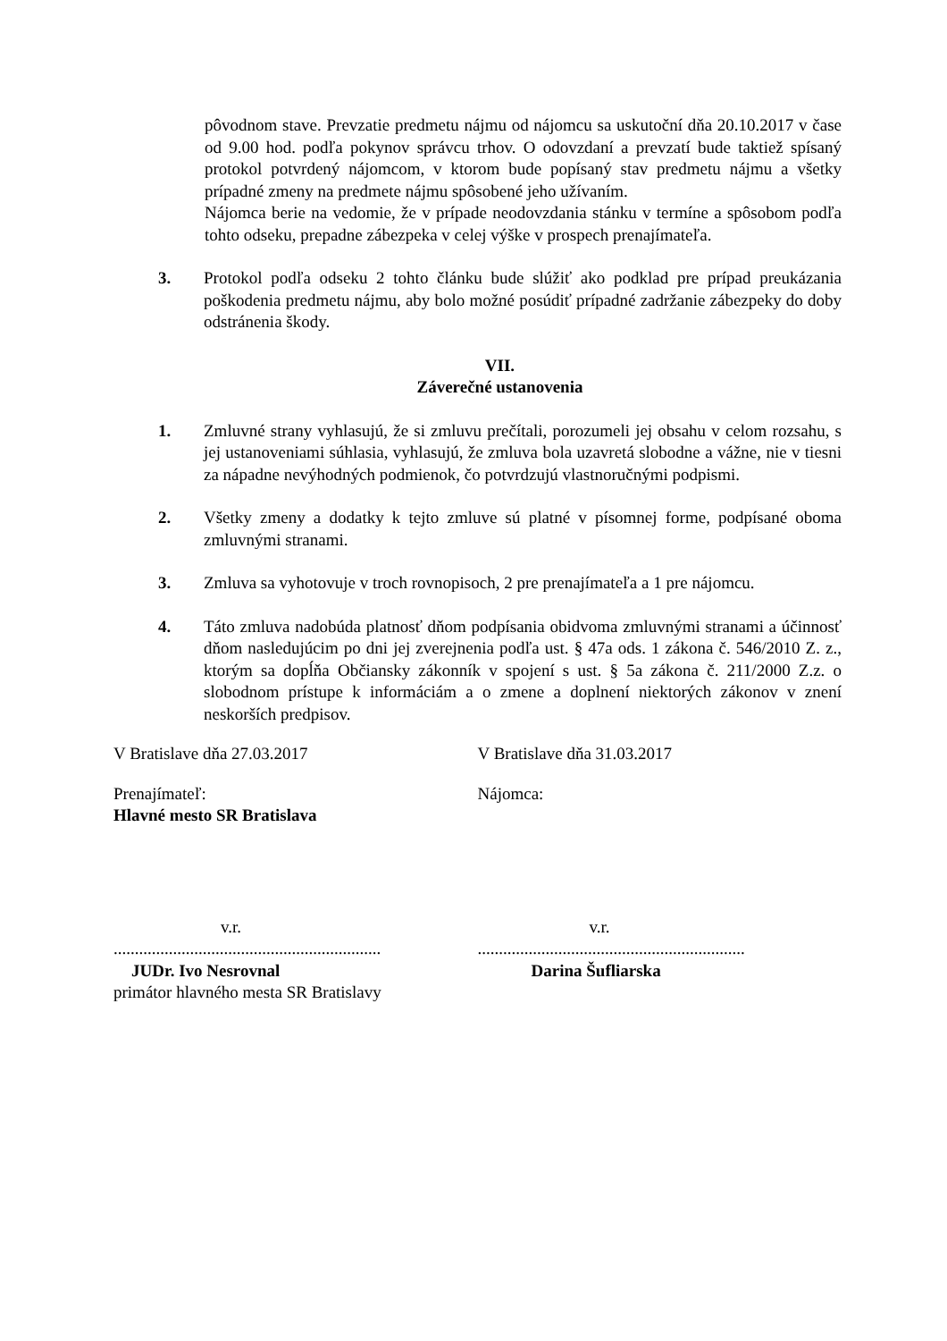pôvodnom stave. Prevzatie predmetu nájmu od nájomcu sa uskutoční dňa 20.10.2017 v čase od 9.00 hod. podľa pokynov správcu trhov. O odovzdaní a prevzatí bude taktiež spísaný protokol potvrdený nájomcom, v ktorom bude popísaný stav predmetu nájmu a všetky prípadné zmeny na predmete nájmu spôsobené jeho užívaním.
Nájomca berie na vedomie, že v prípade neodovzdania stánku v termíne a spôsobom podľa tohto odseku, prepadne zábezpeka v celej výške v prospech prenajímateľa.
3. Protokol podľa odseku 2 tohto článku bude slúžiť ako podklad pre prípad preukázania poškodenia predmetu nájmu, aby bolo možné posúdiť prípadné zadržanie zábezpeky do doby odstránenia škody.
VII.
Záverečné ustanovenia
1. Zmluvné strany vyhlasujú, že si zmluvu prečítali, porozumeli jej obsahu v celom rozsahu, s jej ustanoveniami súhlasia, vyhlasujú, že zmluva bola uzavretá slobodne a vážne, nie v tiesni za nápadne nevýhodných podmienok, čo potvrdzujú vlastnoručnými podpismi.
2. Všetky zmeny a dodatky k tejto zmluve sú platné v písomnej forme, podpísané oboma zmluvnými stranami.
3. Zmluva sa vyhotovuje v troch rovnopisoch, 2 pre prenajímateľa a 1 pre nájomcu.
4. Táto zmluva nadobúda platnosť dňom podpísania obidvoma zmluvnými stranami a účinnosť dňom nasledujúcim po dni jej zverejnenia podľa ust. § 47a ods. 1 zákona č. 546/2010 Z. z., ktorým sa dopĺňa Občiansky zákonník v spojení s ust. § 5a zákona č. 211/2000 Z.z. o slobodnom prístupe k informáciám a o zmene a doplnení niektorých zákonov v znení neskorších predpisov.
V Bratislave dňa 27.03.2017 V Bratislave dňa 31.03.2017
Prenajímateľ:
Hlavné mesto SR Bratislava
Nájomca:
v.r.
...............................................................
JUDr. Ivo Nesrovnal
primátor hlavného mesta SR Bratislavy
v.r.
...............................................................
Darina Šufliarska